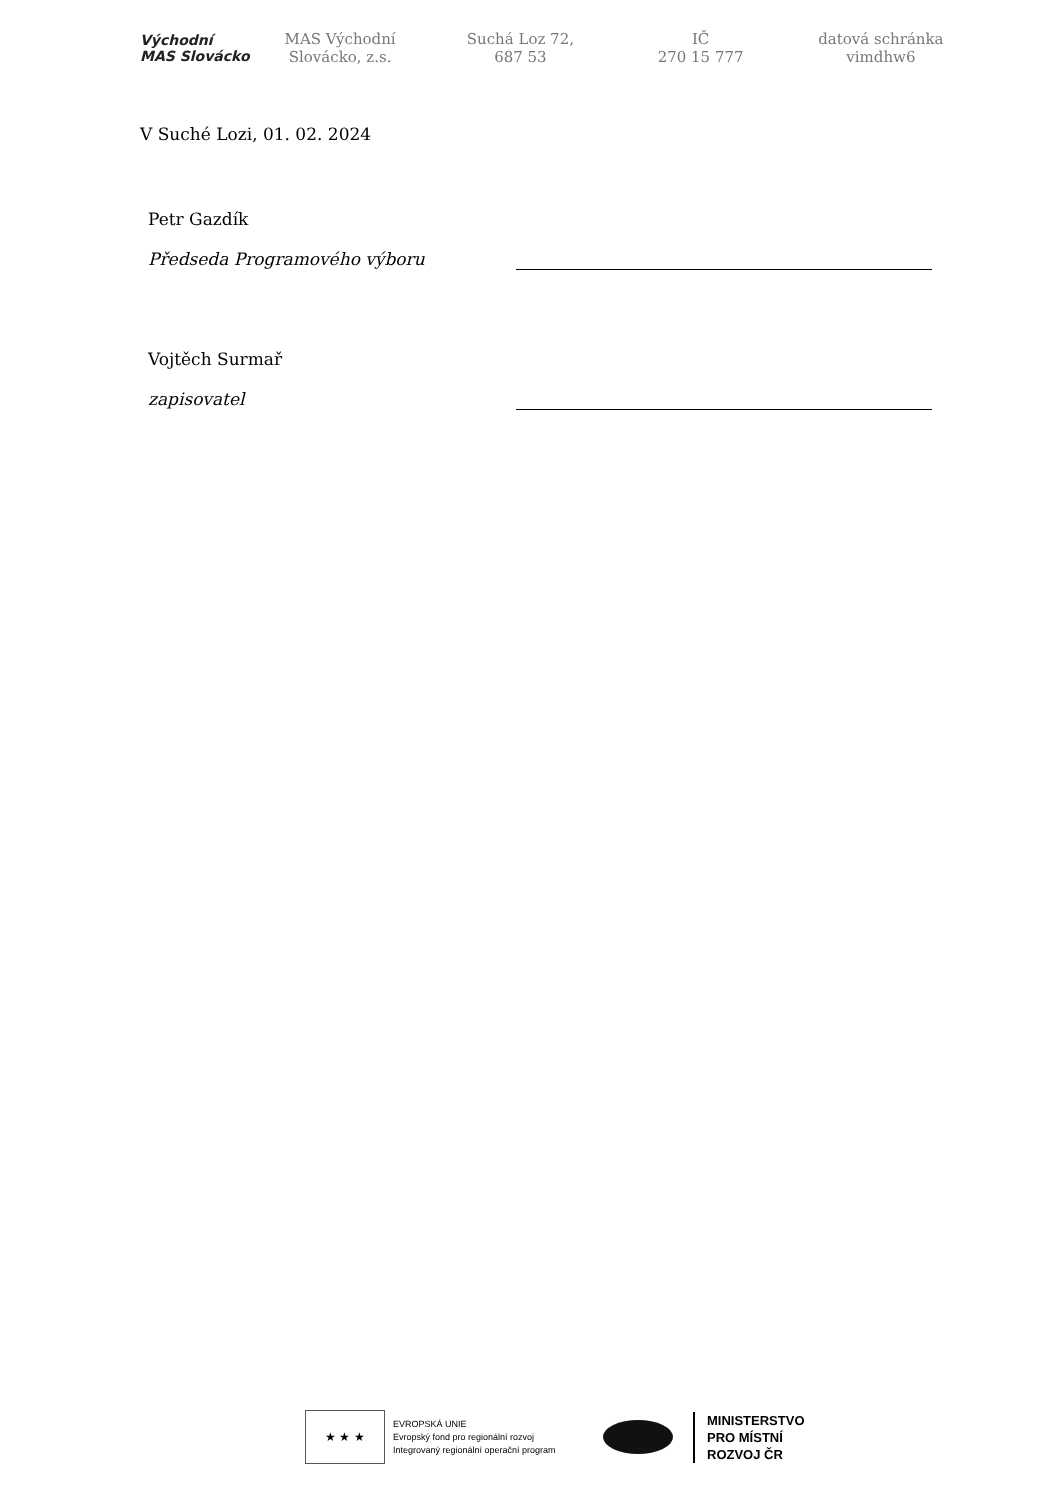Východní
MAS Slovácko
MAS Východní
Slovácko, z.s.
Suchá Loz 72,
687 53
IČ
270 15 777
datová schránka
vimdhw6
V Suché Lozi, 01. 02. 2024
Petr Gazdík
Předseda Programového výboru
Vojtěch Surmař
zapisovatel
★ ★ ★
EVROPSKÁ UNIE
Evropský fond pro regionální rozvoj
Integrovaný regionální operační program
MINISTERSTVO
PRO MÍSTNÍ
ROZVOJ ČR